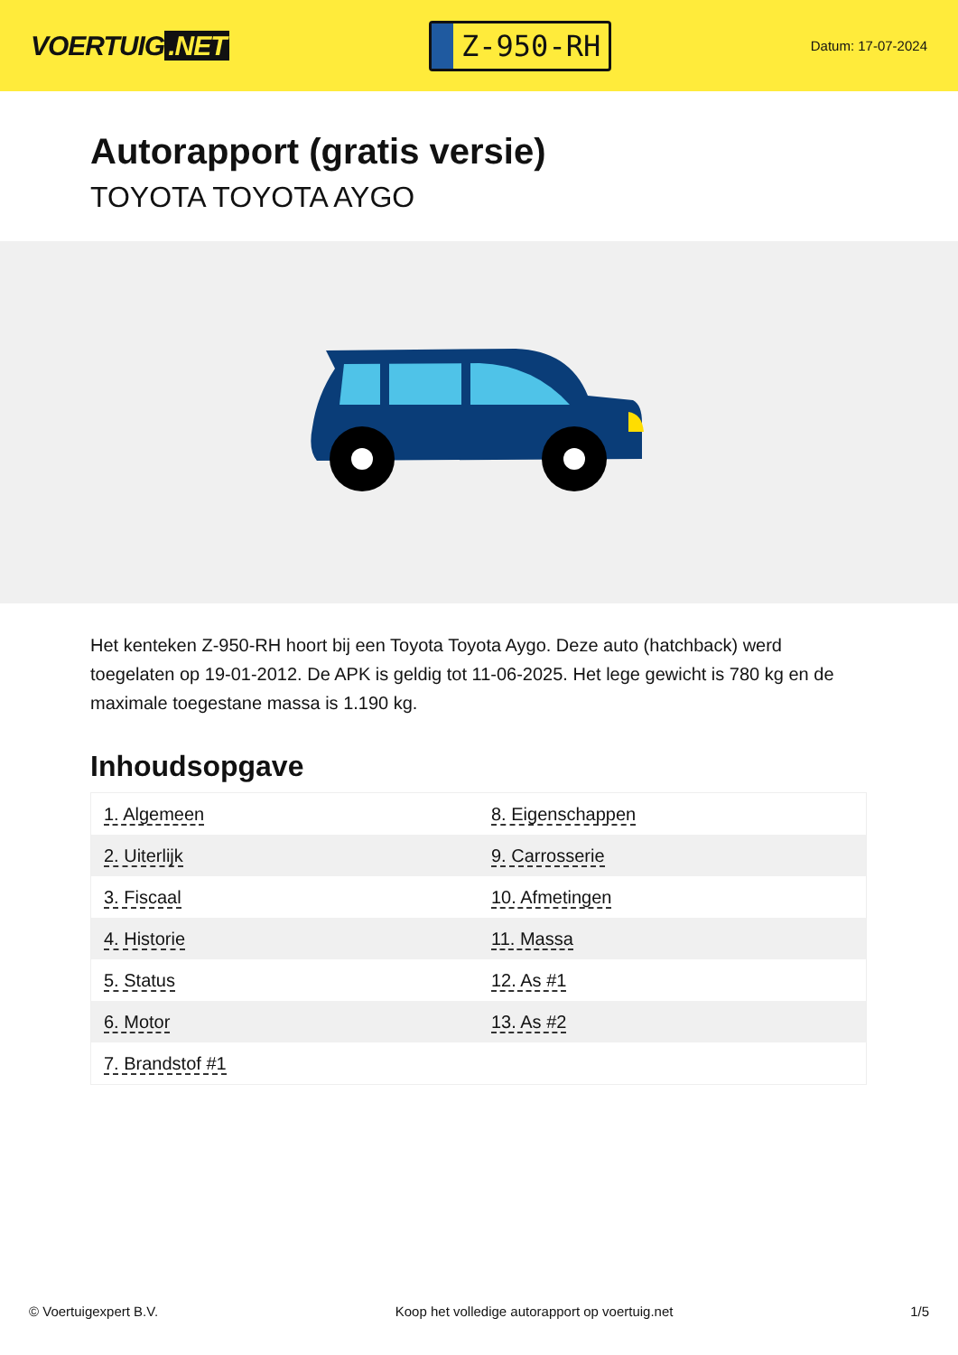VOERTUIG.NET
Z-950-RH
Datum: 17-07-2024
Autorapport (gratis versie)
TOYOTA TOYOTA AYGO
Het kenteken Z-950-RH hoort bij een Toyota Toyota Aygo. Deze auto (hatchback) werd toegelaten op 19-01-2012. De APK is geldig tot 11-06-2025. Het lege gewicht is 780 kg en de maximale toegestane massa is 1.190 kg.
Inhoudsopgave
| 1. Algemeen | 8. Eigenschappen |
| 2. Uiterlijk | 9. Carrosserie |
| 3. Fiscaal | 10. Afmetingen |
| 4. Historie | 11. Massa |
| 5. Status | 12. As #1 |
| 6. Motor | 13. As #2 |
| 7. Brandstof #1 | |
© Voertuigexpert B.V. Koop het volledige autorapport op voertuig.net 1/5